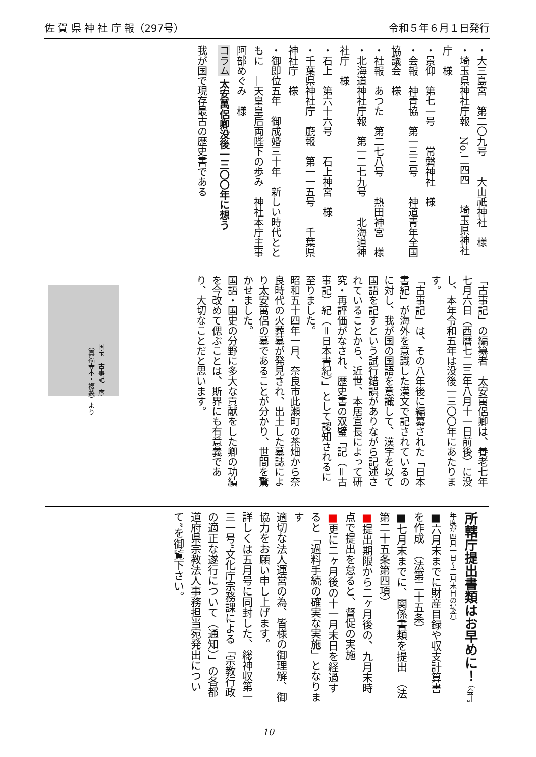佐 賀 県 神 社 庁 報（297号） 令和５年６月１日発行
・大三島宮　第二〇九号　　大山祇神社　様
・埼玉県神社庁報　No.二四四　　埼玉県神社庁　様
・景仰　第七一号　　常磐神社　様
・会報　神青協　第一三三号　　神道青年全国協議会　様
・社報　あつた　第二七八号　　熱田神宮　様
・北海道神社庁報　第一二七九号　　北海道神社庁　様
・石上　第六十六号　　石上神宮　様
・千葉県神社庁　廳報　第一一五号　　千葉県神社庁　様
・御即位五年　御成婚三十年　新しい時代とともに　―天皇皇后両陛下の歩み　神社本庁主事　阿部めぐみ　様
コラム 太安萬侶卿没後一三〇〇年に想う
我が国で現存最古の歴史書である
「古事記」の編纂者　太安萬侶卿は、養老七年七月六日（西暦七二三年八月十一日前後）に没し、本年令和五年は没後一三〇〇年にあたります。
「古事記」は、その八年後に編纂された「日本書紀」が海外を意識した漢文で記されているのに対し、我が国の国語を意識して、漢字を以て国語を記すという試行錯誤がありながら記述されていることから、近世、本居宣長によって研究・再評価がなされ、歴史書の双璧「記（＝古事記）紀（＝日本書紀）」として認知されるに至りました。
昭和五十四年一月、奈良市此瀬町の茶畑から奈良時代の火葬墓が発見され、出土した墓誌により太安萬侶の墓であることが分かり、世間を驚かせました。
国語・国史の分野に多大な貢献をした卿の功績を今改めて偲ぶことは、斯界にも有意義であり、大切なことだと思います。
国宝　古事記　序
（真福寺本・複製）より
所轄庁提出書類はお早めに！ （会計年度が四月一日～三月末日の場合）
■六月末までに財産目録や収支計算書を作成　（法第二十五条）
■七月末までに、関係書類を提出　（法第二十五条第四項）
■提出期限から二ヶ月後の、九月末時点で提出を怠ると、督促の実施
■更に二ヶ月後の十一月末日を経過すると「過料手続の確実な実施」となります
適切な法人運営の為、皆様の御理解、御協力をお願い申し上げます。
詳しくは五月号に同封した、総神収第一三一号“文化庁宗務課による「宗教行政の適正な遂行について（通知）」の各都道府県宗教法人事務担当宛発出について”を御覧下さい。
10